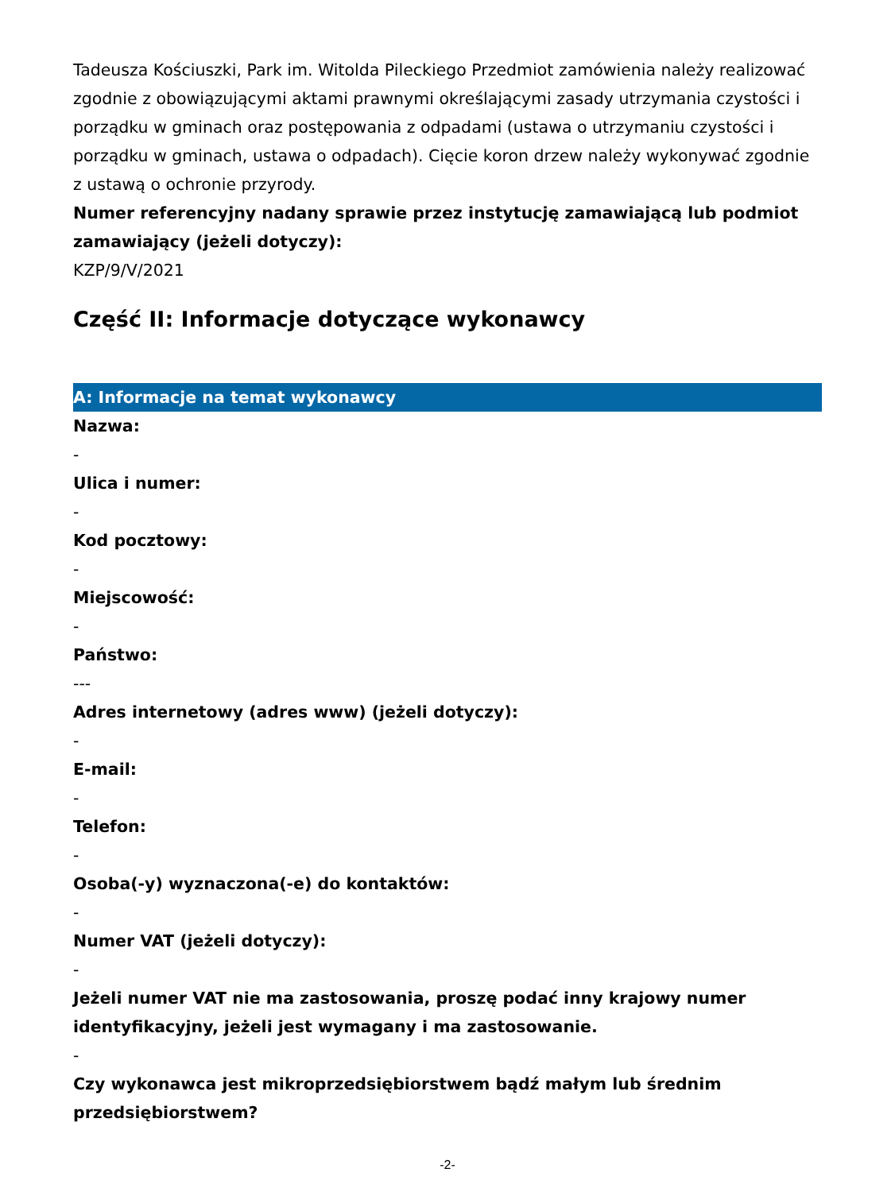Tadeusza Kościuszki, Park im. Witolda Pileckiego Przedmiot zamówienia należy realizować zgodnie z obowiązującymi aktami prawnymi określającymi zasady utrzymania czystości i porządku w gminach oraz postępowania z odpadami (ustawa o utrzymaniu czystości i porządku w gminach, ustawa o odpadach). Cięcie koron drzew należy wykonywać zgodnie z ustawą o ochronie przyrody.
Numer referencyjny nadany sprawie przez instytucję zamawiającą lub podmiot zamawiający (jeżeli dotyczy):
KZP/9/V/2021
Część II: Informacje dotyczące wykonawcy
A: Informacje na temat wykonawcy
Nazwa:
-
Ulica i numer:
-
Kod pocztowy:
-
Miejscowość:
-
Państwo:
---
Adres internetowy (adres www) (jeżeli dotyczy):
-
E-mail:
-
Telefon:
-
Osoba(-y) wyznaczona(-e) do kontaktów:
-
Numer VAT (jeżeli dotyczy):
-
Jeżeli numer VAT nie ma zastosowania, proszę podać inny krajowy numer identyfikacyjny, jeżeli jest wymagany i ma zastosowanie.
-
Czy wykonawca jest mikroprzedsiębiorstwem bądź małym lub średnim przedsiębiorstwem?
-2-